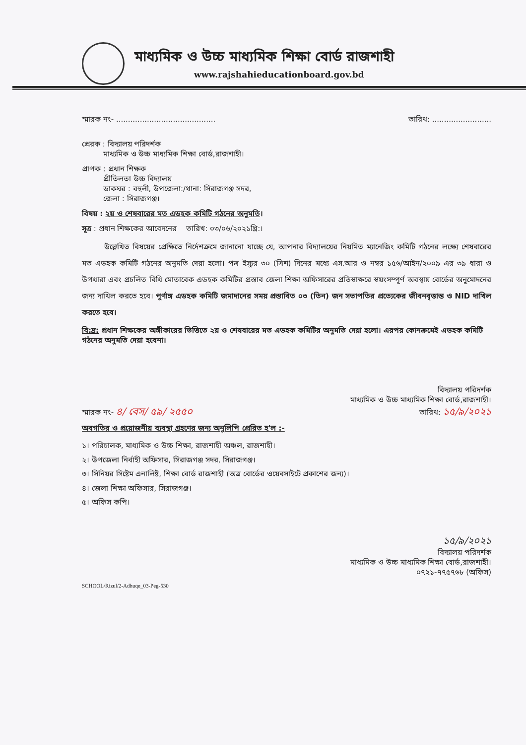মাধ্যমিক ও উচ্চ মাধ্যমিক শিক্ষা বোর্ড রাজশাহী
www.rajshahieducationboard.gov.bd
স্মারক নং- .......................................... তারিখ: .........................
প্রেরক : বিদ্যালয় পরিদর্শক
মাধ্যমিক ও উচ্চ মাধ্যমিক শিক্ষা বোর্ড,রাজশাহী।
প্রাপক : প্রধান শিক্ষক
প্রীতিলতা উচ্চ বিদ্যালয়
ডাকঘর : বহুলী, উপজেলা:/থানা: সিরাজগঞ্জ সদর,
জেলা : সিরাজগঞ্জ।
বিষয় : ২য় ও শেষবারের মত এডহক কমিটি গঠনের অনুমতি।
সূত্র : প্রধান শিক্ষকের আবেদনের তারিখ: ০৩/০৬/২০২১খ্রি:।
উল্লেখিত বিষয়ের প্রেক্ষিতে নির্দেশক্রমে জানানো যাচ্ছে যে, আপনার বিদ্যালয়ের নিয়মিত ম্যানেজিং কমিটি গঠনের লক্ষ্যে শেষবারের মত এডহক কমিটি গঠনের অনুমতি দেয়া হলো। পত্র ইস্যুর ৩০ (ত্রিশ) দিনের মধ্যে এস.আর ও নম্বর ১৫৬/আইন/২০০৯ এর ৩৯ ধারা ও উপধারা এবং প্রচলিত বিধি মোতাবেক এডহক কমিটির প্রস্তাব জেলা শিক্ষা অফিসারের প্রতিস্বাক্ষরে স্বয়ংসম্পূর্ণ অবস্থায় বোর্ডের অনুমোদনের জন্য দাখিল করতে হবে। পূর্ণাঙ্গ এডহক কমিটি জমাদানের সময় প্রস্তাবিত ০৩ (তিন) জন সভাপতির প্রত্যেকের জীবনবৃত্তান্ত ও NID দাখিল করতে হবে।
বি:দ্র: প্রধান শিক্ষকের অঙ্গীকারের ভিত্তিতে ২য় ও শেষবারের মত এডহক কমিটির অনুমতি দেয়া হলো। এরপর কোনক্রমেই এডহক কমিটি গঠনের অনুমতি দেয়া হবেনা।
বিদ্যালয় পরিদর্শক
মাধ্যমিক ও উচ্চ মাধ্যমিক শিক্ষা বোর্ড,রাজশাহী।
স্মারক নং- ৪/ বেস/ ৫৯/ ২৫৫০ তারিখ: ১৫/৯/২০২১
অবগতির ও প্রয়োজনীয় ব্যবস্থা গ্রহণের জন্য অনুলিপি প্রেরিত হ'ল :-
১। পরিচালক, মাধ্যমিক ও উচ্চ শিক্ষা, রাজশাহী অঞ্চল, রাজশাহী।
২। উপজেলা নির্বাহী অফিসার, সিরাজগঞ্জ সদর, সিরাজগঞ্জ।
৩। সিনিয়র সিষ্টেম এনালিষ্ট, শিক্ষা বোর্ড রাজশাহী (অত্র বোর্ডের ওয়েবসাইটে প্রকাশের জন্য)।
৪। জেলা শিক্ষা অফিসার, সিরাজগঞ্জ।
৫। অফিস কপি।
১৫/৯/২০২১
বিদ্যালয় পরিদর্শক
মাধ্যমিক ও উচ্চ মাধ্যমিক শিক্ষা বোর্ড,রাজশাহী।
০৭২১-৭৭৫৭৬৮ (অফিস)
SCHOOL/Rizul/2-Adhuqe_03-Peg-530